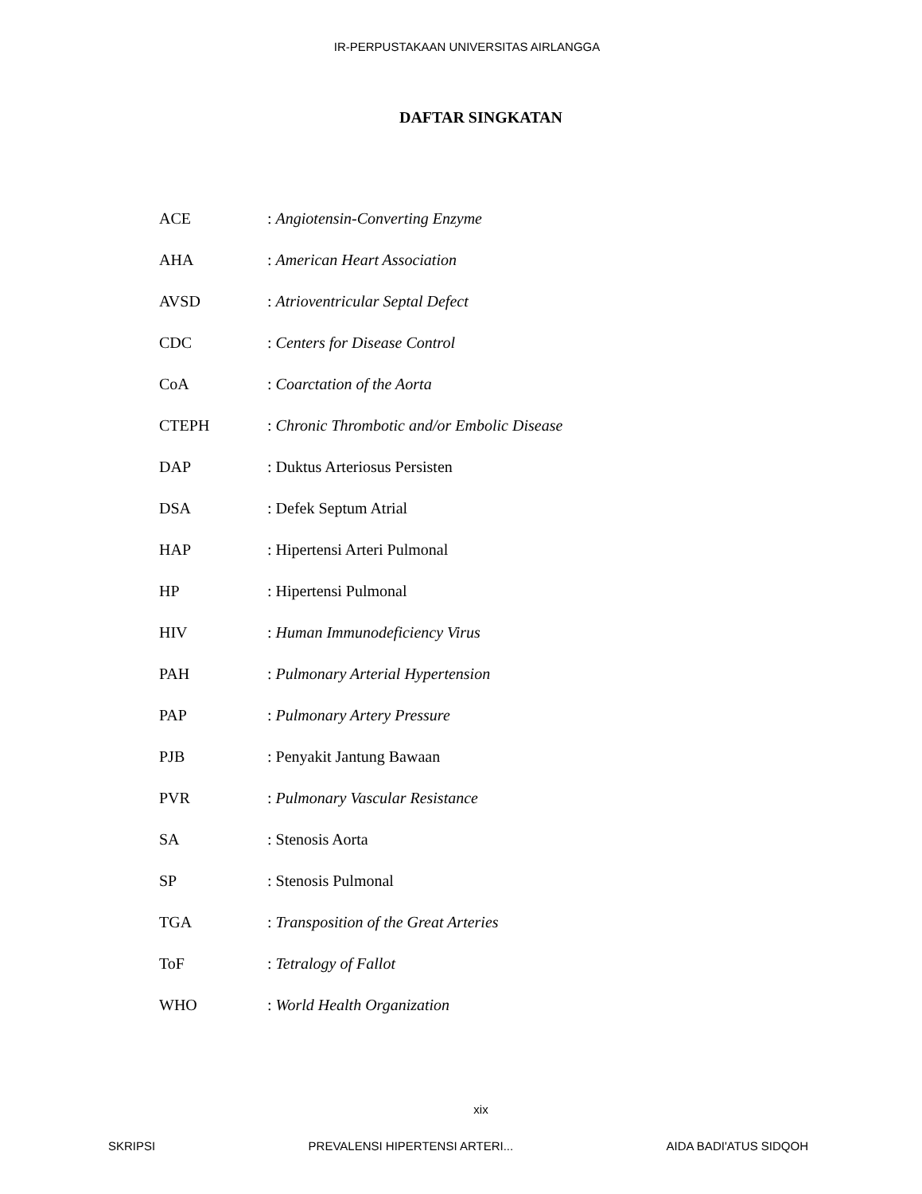IR-PERPUSTAKAAN UNIVERSITAS AIRLANGGA
DAFTAR SINGKATAN
| ACE | : Angiotensin-Converting Enzyme |
| AHA | : American Heart Association |
| AVSD | : Atrioventricular Septal Defect |
| CDC | : Centers for Disease Control |
| CoA | : Coarctation of the Aorta |
| CTEPH | : Chronic Thrombotic and/or Embolic Disease |
| DAP | : Duktus Arteriosus Persisten |
| DSA | : Defek Septum Atrial |
| HAP | : Hipertensi Arteri Pulmonal |
| HP | : Hipertensi Pulmonal |
| HIV | : Human Immunodeficiency Virus |
| PAH | : Pulmonary Arterial Hypertension |
| PAP | : Pulmonary Artery Pressure |
| PJB | : Penyakit Jantung Bawaan |
| PVR | : Pulmonary Vascular Resistance |
| SA | : Stenosis Aorta |
| SP | : Stenosis Pulmonal |
| TGA | : Transposition of the Great Arteries |
| ToF | : Tetralogy of Fallot |
| WHO | : World Health Organization |
xix
SKRIPSI PREVALENSI HIPERTENSI ARTERI... AIDA BADI'ATUS SIDQOH